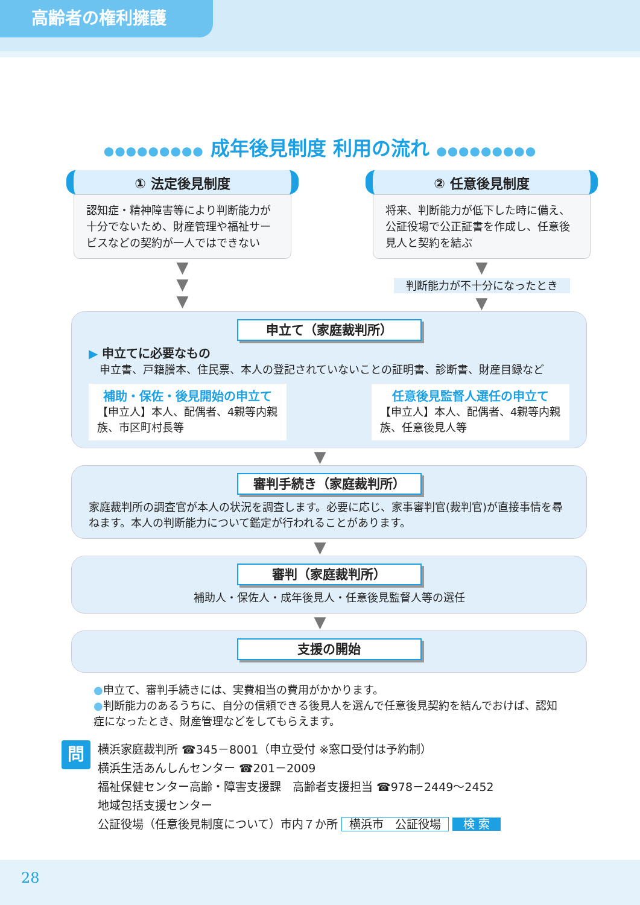高齢者の権利擁護
●●●●●●●●● 成年後見制度 利用の流れ ●●●●●●●●●
① 法定後見制度
認知症・精神障害等により判断能力が十分でないため、財産管理や福祉サービスなどの契約が一人ではできない
▼
▼
▼
② 任意後見制度
将来、判断能力が低下した時に備え、公証役場で公正証書を作成し、任意後見人と契約を結ぶ
▼
判断能力が不十分になったとき
▼
申立て（家庭裁判所）
▶ 申立てに必要なもの
　申立書、戸籍謄本、住民票、本人の登記されていないことの証明書、診断書、財産目録など
補助・保佐・後見開始の申立て
【申立人】本人、配偶者、4親等内親族、市区町村長等
任意後見監督人選任の申立て
【申立人】本人、配偶者、4親等内親族、任意後見人等
▼
審判手続き（家庭裁判所）
家庭裁判所の調査官が本人の状況を調査します。必要に応じ、家事審判官(裁判官)が直接事情を尋ねます。本人の判断能力について鑑定が行われることがあります。
▼
審判（家庭裁判所）
補助人・保佐人・成年後見人・任意後見監督人等の選任
▼
支援の開始
●申立て、審判手続きには、実費相当の費用がかかります。
●判断能力のあるうちに、自分の信頼できる後見人を選んで任意後見契約を結んでおけば、認知症になったとき、財産管理などをしてもらえます。
問
横浜家庭裁判所 ☎345－8001（申立受付 ※窓口受付は予約制）
横浜生活あんしんセンター ☎201－2009
福祉保健センター高齢・障害支援課　高齢者支援担当 ☎978－2449～2452
地域包括支援センター
公証役場（任意後見制度について）市内７か所 横浜市　公証役場 検 索
28